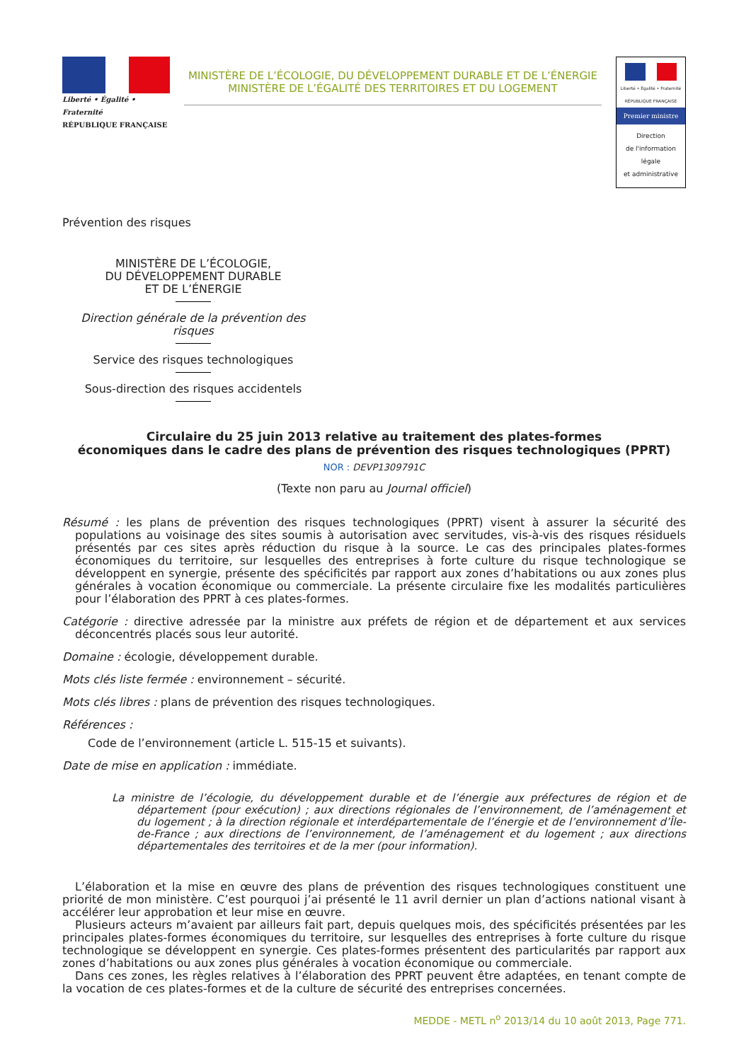Liberté • Égalité • Fraternité
RÉPUBLIQUE FRANÇAISE
MINISTÈRE DE L’ÉCOLOGIE, DU DÉVELOPPEMENT DURABLE ET DE L’ÉNERGIE
MINISTÈRE DE L’ÉGALITÉ DES TERRITOIRES ET DU LOGEMENT
Liberté • Égalité • Fraternité
RÉPUBLIQUE FRANÇAISE
Premier ministre
Direction
de l'information
légale
et administrative
Prévention des risques
MINISTÈRE DE L’ÉCOLOGIE,
DU DÉVELOPPEMENT DURABLE
ET DE L’ÉNERGIE
Direction générale de la prévention des risques
Service des risques technologiques
Sous-direction des risques accidentels
Circulaire du 25 juin 2013 relative au traitement des plates-formes
économiques dans le cadre des plans de prévention des risques technologiques (PPRT)
NOR : DEVP1309791C
(Texte non paru au Journal officiel)
Résumé : les plans de prévention des risques technologiques (PPRT) visent à assurer la sécurité des populations au voisinage des sites soumis à autorisation avec servitudes, vis-à-vis des risques résiduels présentés par ces sites après réduction du risque à la source. Le cas des principales plates-formes économiques du territoire, sur lesquelles des entreprises à forte culture du risque technologique se développent en synergie, présente des spécificités par rapport aux zones d’habitations ou aux zones plus générales à vocation économique ou commerciale. La présente circulaire fixe les modalités particulières pour l’élaboration des PPRT à ces plates-formes.
Catégorie : directive adressée par la ministre aux préfets de région et de département et aux services déconcentrés placés sous leur autorité.
Domaine : écologie, développement durable.
Mots clés liste fermée : environnement – sécurité.
Mots clés libres : plans de prévention des risques technologiques.
Références :
Code de l’environnement (article L. 515-15 et suivants).
Date de mise en application : immédiate.
La ministre de l’écologie, du développement durable et de l’énergie aux préfectures de région et de département (pour exécution) ; aux directions régionales de l’environnement, de l’aménagement et du logement ; à la direction régionale et interdépartementale de l’énergie et de l’environnement d’Île-de-France ; aux directions de l’environnement, de l’aménagement et du logement ; aux directions départementales des territoires et de la mer (pour information).
L’élaboration et la mise en œuvre des plans de prévention des risques technologiques constituent une priorité de mon ministère. C’est pourquoi j’ai présenté le 11 avril dernier un plan d’actions national visant à accélérer leur approbation et leur mise en œuvre.
Plusieurs acteurs m’avaient par ailleurs fait part, depuis quelques mois, des spécificités présentées par les principales plates-formes économiques du territoire, sur lesquelles des entreprises à forte culture du risque technologique se développent en synergie. Ces plates-formes présentent des particularités par rapport aux zones d’habitations ou aux zones plus générales à vocation économique ou commerciale.
Dans ces zones, les règles relatives à l’élaboration des PPRT peuvent être adaptées, en tenant compte de la vocation de ces plates-formes et de la culture de sécurité des entreprises concernées.
MEDDE - METL n<sup>o</sup> 2013/14 du 10 août 2013, Page 771.